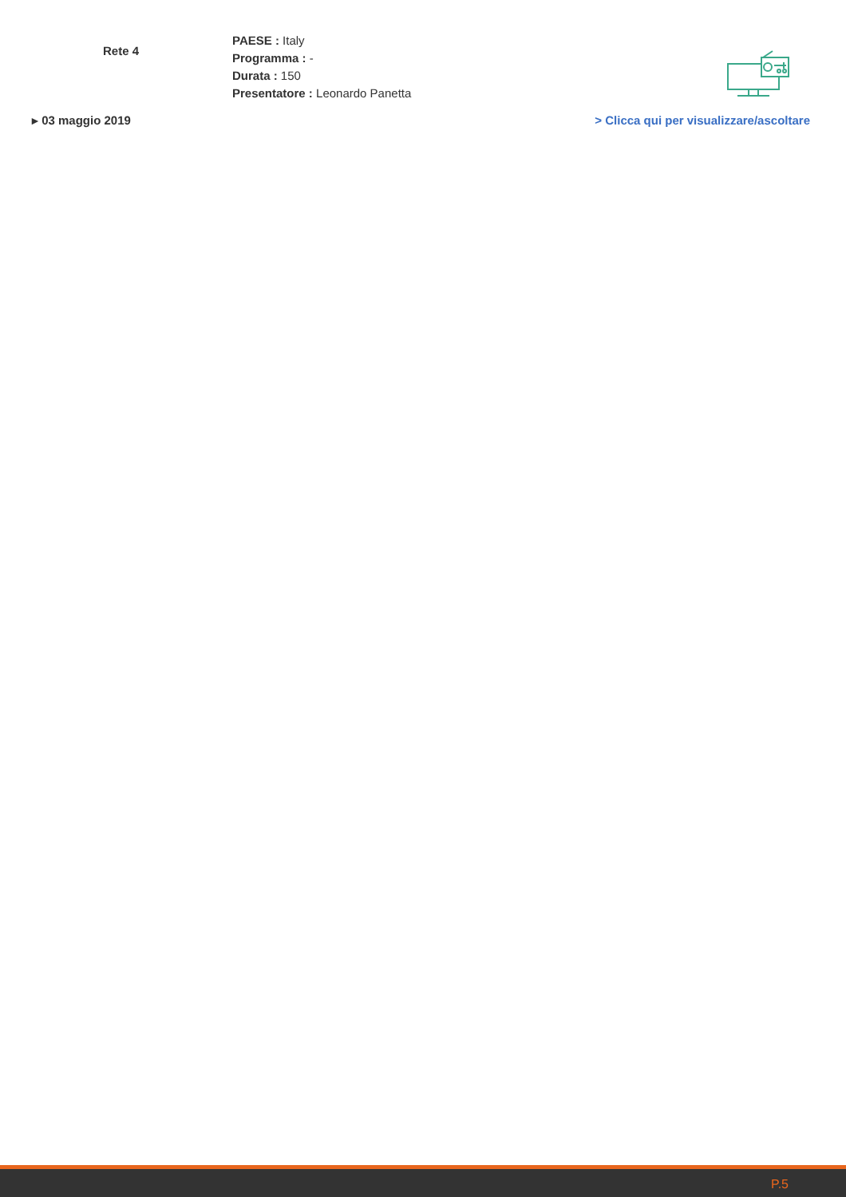Rete 4
PAESE : Italy
Programma : -
Durata : 150
Presentatore : Leonardo Panetta
▸ 03 maggio 2019 > Clicca qui per visualizzare/ascoltare
P.5